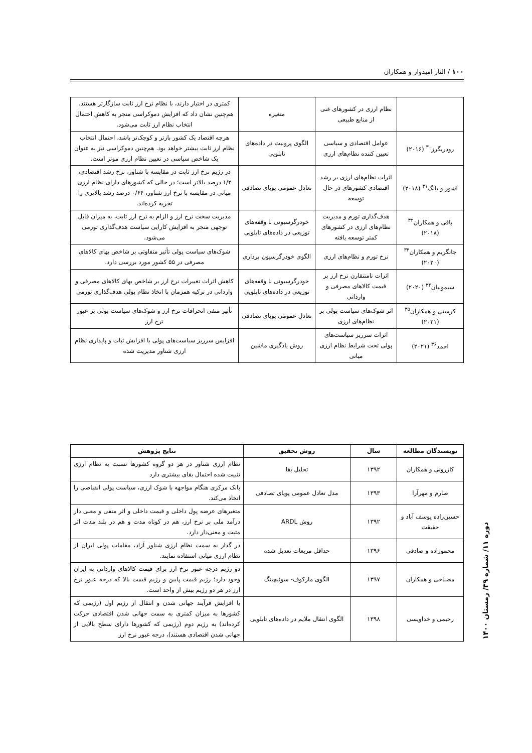۱۰۰ / الناز امیدوار و همکاران
| | نظام ارزی در کشورهای غنی از منابع طبیعی | متغیره | کمتری در اختیار دارند، با نظام نرخ ارز ثابت سازگارتر هستند. هم‌چنین نشان داد که افزایش دموکراسی منجر به کاهش احتمال انتخاب نظام ارز ثابت می‌شود. |
| رودریگرز<sup>۳۰</sup> (۲۰۱۶) | عوامل اقتصادی و سیاسی تعیین کننده نظام‌های ارزی | الگوی پروبیت در داده‌های تابلویی | هرچه اقتصاد یک کشور بازتر و کوچک‌تر باشد، احتمال انتخاب نظام ارز ثابت بیشتر خواهد بود. هم‌چنین دموکراسی نیز به عنوان یک شاخص سیاسی در تعیین نظام ارزی موثر است. |
| آشور و یانگ<sup>۳۱</sup> (۲۰۱۸) | اثرات نظام‌های ارزی بر رشد اقتصادی کشورهای در حال توسعه | تعادل عمومی پویای تصادفی | در رژیم نرخ ارز ثابت در مقایسه با شناور، نرخ رشد اقتصادی، ۱/۲ درصد بالاتر است؛ در حالی که کشورهای دارای نظام ارزی میانی در مقایسه با نرخ ارز شناور، ۰/۶۴ درصد رشد بالاتری را تجربه کرده‌اند. |
| بافی و همکاران<sup>۳۲</sup> (۲۰۱۸) | هدف‌گذاری تورم و مدیریت نظام‌های ارزی در کشورهای کمتر توسعه یافته | خودرگرسیونی با وقفه‌های توزیعی در داده‌های تابلویی | مدیریت سخت نرخ ارز و الزام به نرخ ارز ثابت، به میزان قابل توجهی منجر به افزایش کارایی سیاست هدف‌گذاری تورمی می‌شود. |
| جانگریم و همکاران<sup>۳۳</sup> (۲۰۲۰) | نرخ تورم و نظام‌های ارزی | الگوی خودرگرسیون برداری | شوک‌های سیاست پولی تأثیر متفاوتی بر شاخص بهای کالاهای مصرفی در ۵۵ کشور مورد بررسی دارد. |
| سیمونیان<sup>۳۴</sup> (۲۰۲۰) | اثرات نامتنقارن نرخ ارز بر قیمت کالاهای مصرفی و وارداتی | خودرگرسیونی با وقفه‌های توزیعی در داده‌های تابلویی | کاهش اثرات تغییرات نرخ ارز بر شاخص بهای کالاهای مصرفی و وارداتی در ترکیه همزمان با اتخاذ نظام پولی هدف‌گذاری تورمی |
| کرستی و همکاران<sup>۳۵</sup> (۲۰۲۱) | اثر شوک‌های سیاست پولی بر نظام‌های ارزی | تعادل عمومی پویای تصادفی | تأثیر منفی انحرافات نرخ ارز و شوک‌های سیاست پولی بر عبور نرخ ارز |
| احمد<sup>۳۶</sup> (۲۰۲۱) | اثرات سرریز سیاست‌های پولی تحت شرایط نظام ارزی میانی | روش یادگیری ماشین | افزایس سرریز سیاست‌های پولی با افزایش ثبات و پایداری نظام ارزی شناور مدیریت شده |
| نویسندگان مطالعه | سال | روش تحقیق | نتایج پژوهش |
| --- | --- | --- | --- |
| کازرونی و همکاران | ۱۳۹۲ | تحلیل بقا | نظام ارزی شناور در هر دو گروه کشورها نسبت به نظام ارزی تثبیت شده احتمال بقای بیشتری دارد |
| صارم و مهرآرا | ۱۳۹۳ | مدل تعادل عمومی پویای تصادفی | بانک مرکزی هنگام مواجهه با شوک ارزی، سیاست پولی انقباضی را اتخاذ می‌کند. |
| حسین‌زاده یوسف آباد و حقیقت | ۱۳۹۲ | روش ARDL | متغیرهای عرضه پول داخلی و قیمت داخلی و اثر منفی و معنی دار درآمد ملی بر نرخ ارز، هم در کوتاه مدت و هم در بلند مدت اثر مثبت و معنی‌دار دارد. |
| محموزاده و صادقی | ۱۳۹۶ | حداقل مربعات تعدیل شده | در گذار به سمت نظام ارزی شناور آزاد، مقامات پولی ایران از نظام ارزی میانی استفاده نمایند. |
| مصباحی و همکاران | ۱۳۹۷ | الگوی مارکوف- سوئیچینگ | دو رژیم درجه عبور نرخ ارز برای قیمت کالاهای وارداتی به ایران وجود دارد؛ رژیم قیمت پایین و رژیم قیمت بالا که درجه عبور نرخ ارز در هر دو رژیم بیش از واحد است. |
| رحیمی و خداویسی | ۱۳۹۸ | الگوی انتقال ملایم در داده‌های تابلویی | با افزایش فرآیند جهانی شدن و انتقال از رژیم اول (رژیمی که کشورها به میزان کمتری به سمت جهانی شدن اقتصادی حرکت کرده‌اند) به رژیم دوم (رژیمی که کشورها دارای سطح بالایی از جهانی شدن اقتصادی هستند)، درجه عبور نرخ ارز |
دوره ۱۱/ شماره ۳۹/ زمستان ۱۴۰۰